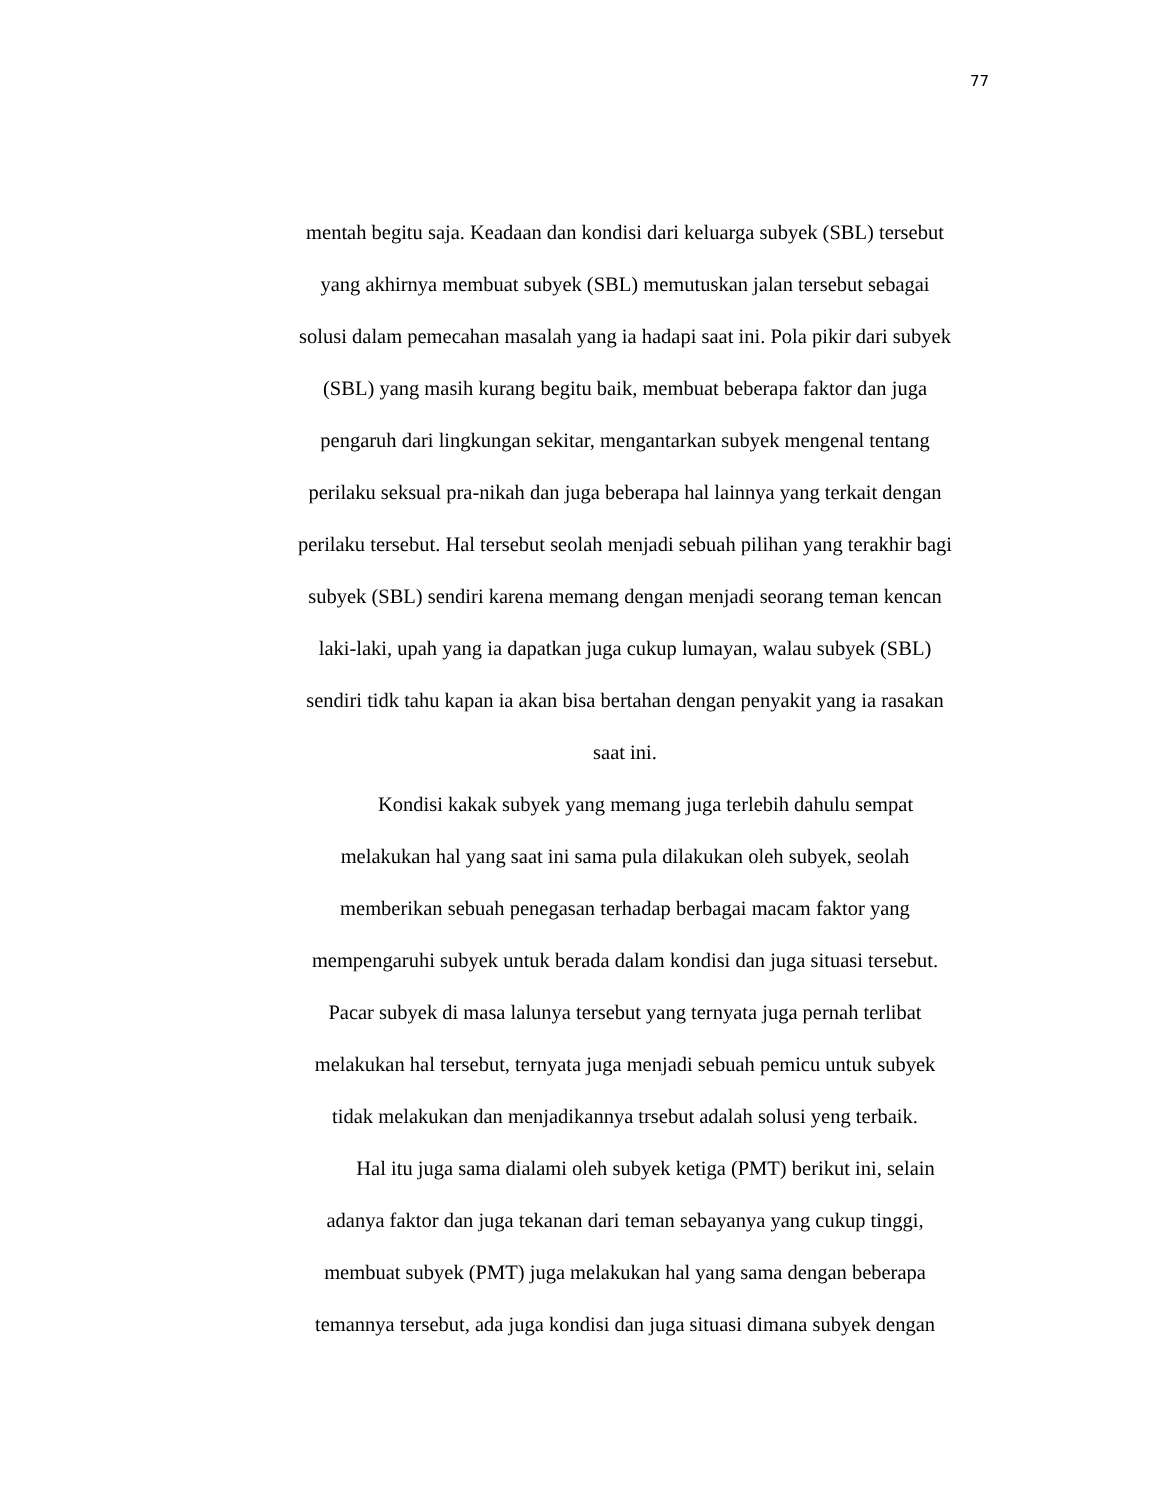77
mentah begitu saja. Keadaan dan kondisi dari keluarga subyek (SBL) tersebut
yang akhirnya membuat subyek (SBL) memutuskan jalan tersebut sebagai
solusi dalam pemecahan masalah yang ia hadapi saat ini. Pola pikir dari subyek
(SBL) yang masih kurang begitu baik, membuat beberapa faktor dan juga
pengaruh dari lingkungan sekitar, mengantarkan subyek mengenal tentang
perilaku seksual pra-nikah dan juga beberapa hal lainnya yang terkait dengan
perilaku tersebut. Hal tersebut seolah menjadi sebuah pilihan yang terakhir bagi
subyek (SBL) sendiri karena memang dengan menjadi seorang teman kencan
laki-laki, upah yang ia dapatkan juga cukup lumayan, walau subyek (SBL)
sendiri tidk tahu kapan ia akan bisa bertahan dengan penyakit yang ia rasakan
saat ini.
Kondisi kakak subyek yang memang juga terlebih dahulu sempat
melakukan hal yang saat ini sama pula dilakukan oleh subyek, seolah
memberikan sebuah penegasan terhadap berbagai macam faktor yang
mempengaruhi subyek untuk berada dalam kondisi dan juga situasi tersebut.
Pacar subyek di masa lalunya tersebut yang ternyata juga pernah terlibat
melakukan hal tersebut, ternyata juga menjadi sebuah pemicu untuk subyek
tidak melakukan dan menjadikannya trsebut adalah solusi yeng terbaik.
Hal itu juga sama dialami oleh subyek ketiga (PMT) berikut ini, selain
adanya faktor dan juga tekanan dari teman sebayanya yang cukup tinggi,
membuat subyek (PMT) juga melakukan hal yang sama dengan beberapa
temannya tersebut, ada juga kondisi dan juga situasi dimana subyek dengan